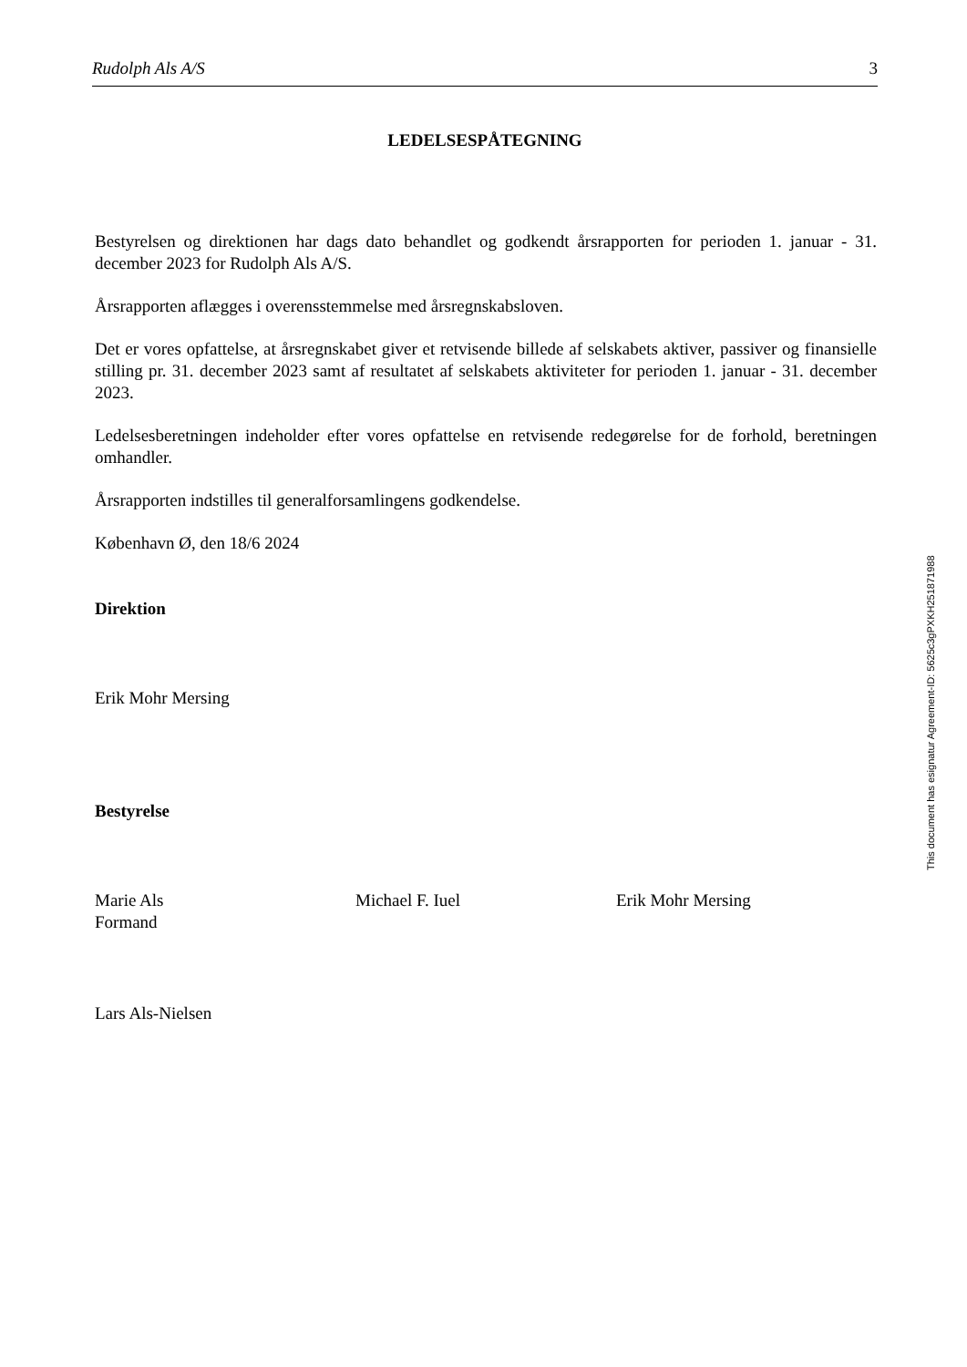Rudolph Als A/S 3
LEDELSESPÅTEGNING
Bestyrelsen og direktionen har dags dato behandlet og godkendt årsrapporten for perioden 1. januar - 31. december 2023 for Rudolph Als A/S.
Årsrapporten aflægges i overensstemmelse med årsregnskabsloven.
Det er vores opfattelse, at årsregnskabet giver et retvisende billede af selskabets aktiver, passiver og finansielle stilling pr. 31. december 2023 samt af resultatet af selskabets aktiviteter for perioden 1. januar - 31. december 2023.
Ledelsesberetningen indeholder efter vores opfattelse en retvisende redegørelse for de forhold, beretningen omhandler.
Årsrapporten indstilles til generalforsamlingens godkendelse.
København Ø, den 18/6 2024
Direktion
Erik Mohr Mersing
Bestyrelse
Marie Als
Formand
Michael F. Iuel Erik Mohr Mersing
Lars Als-Nielsen
This document has esignatur Agreement-ID: 5625c3gPXKH251871988